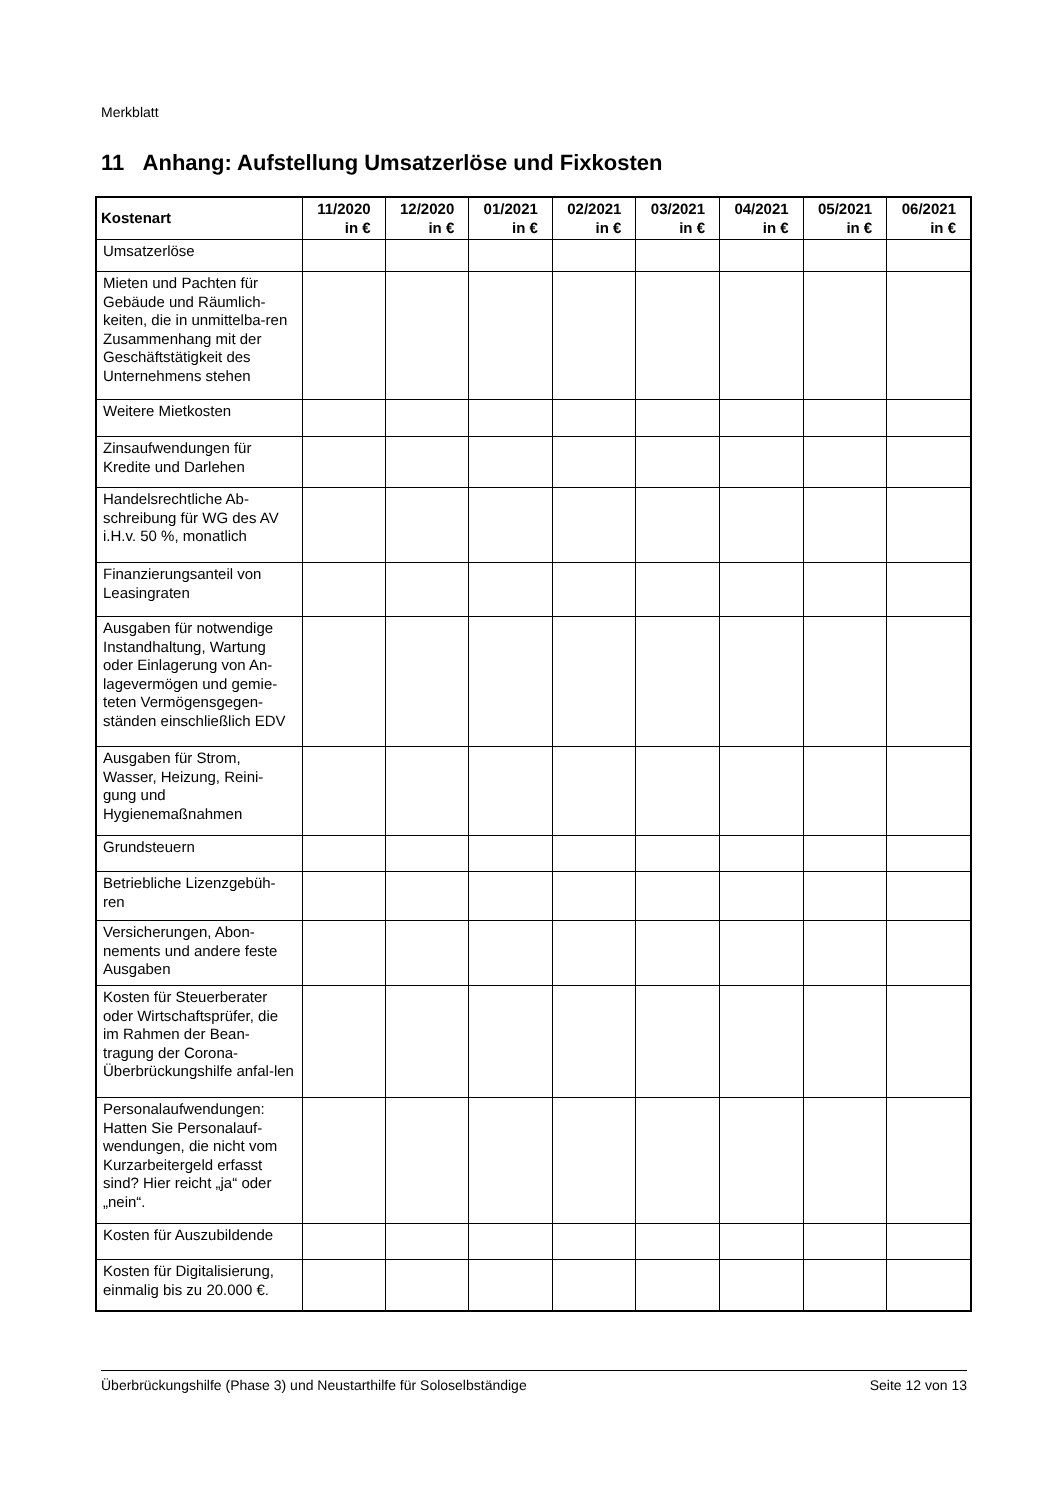Merkblatt
11 Anhang: Aufstellung Umsatzerlöse und Fixkosten
| Kostenart | 11/2020 in € | 12/2020 in € | 01/2021 in € | 02/2021 in € | 03/2021 in € | 04/2021 in € | 05/2021 in € | 06/2021 in € |
| --- | --- | --- | --- | --- | --- | --- | --- | --- |
| Umsatzerlöse | | | | | | | | |
| Mieten und Pachten für Gebäude und Räumlich-keiten, die in unmittelba-ren Zusammenhang mit der Geschäftstätigkeit des Unternehmens stehen | | | | | | | | |
| Weitere Mietkosten | | | | | | | | |
| Zinsaufwendungen für Kredite und Darlehen | | | | | | | | |
| Handelsrechtliche Ab-schreibung für WG des AV i.H.v. 50 %, monatlich | | | | | | | | |
| Finanzierungsanteil von Leasingraten | | | | | | | | |
| Ausgaben für notwendige Instandhaltung, Wartung oder Einlagerung von An-lagevermögen und gemie-teten Vermögensgegen-ständen einschließlich EDV | | | | | | | | |
| Ausgaben für Strom, Wasser, Heizung, Reini-gung und Hygienemaßnahmen | | | | | | | | |
| Grundsteuern | | | | | | | | |
| Betriebliche Lizenzgebüh-ren | | | | | | | | |
| Versicherungen, Abon-nements und andere feste Ausgaben | | | | | | | | |
| Kosten für Steuerberater oder Wirtschaftsprüfer, die im Rahmen der Bean-tragung der Corona-Überbrückungshilfe anfal-len | | | | | | | | |
| Personalaufwendungen: Hatten Sie Personalauf-wendungen, die nicht vom Kurzarbeitergeld erfasst sind? Hier reicht „ja“ oder „nein“. | | | | | | | | |
| Kosten für Auszubildende | | | | | | | | |
| Kosten für Digitalisierung, einmalig bis zu 20.000 €. | | | | | | | | |
Überbrückungshilfe (Phase 3) und Neustarthilfe für Soloselbständige Seite 12 von 13